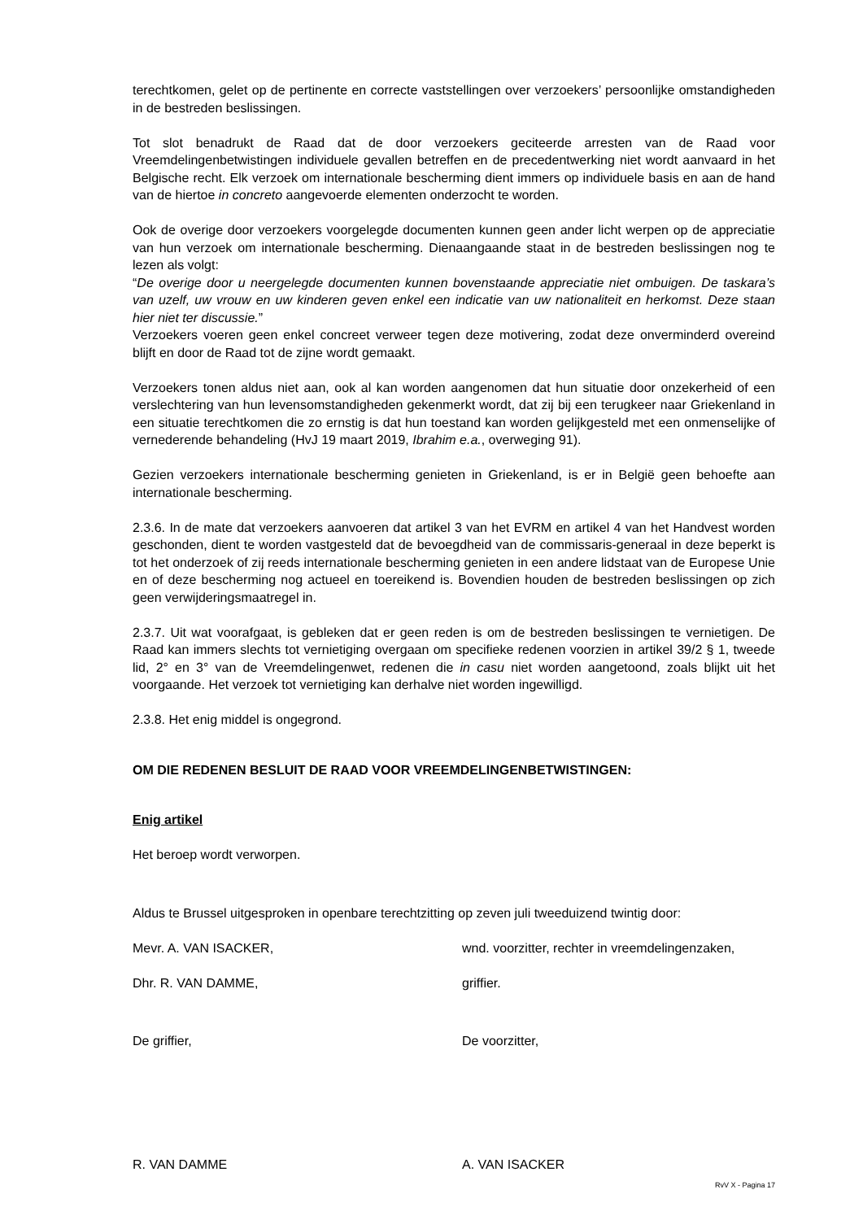terechtkomen, gelet op de pertinente en correcte vaststellingen over verzoekers’ persoonlijke omstandigheden in de bestreden beslissingen.
Tot slot benadrukt de Raad dat de door verzoekers geciteerde arresten van de Raad voor Vreemdelingenbetwistingen individuele gevallen betreffen en de precedentwerking niet wordt aanvaard in het Belgische recht. Elk verzoek om internationale bescherming dient immers op individuele basis en aan de hand van de hiertoe in concreto aangevoerde elementen onderzocht te worden.
Ook de overige door verzoekers voorgelegde documenten kunnen geen ander licht werpen op de appreciatie van hun verzoek om internationale bescherming. Dienaangaande staat in de bestreden beslissingen nog te lezen als volgt:
“De overige door u neergelegde documenten kunnen bovenstaande appreciatie niet ombuigen. De taskara’s van uzelf, uw vrouw en uw kinderen geven enkel een indicatie van uw nationaliteit en herkomst. Deze staan hier niet ter discussie.”
Verzoekers voeren geen enkel concreet verweer tegen deze motivering, zodat deze onverminderd overeind blijft en door de Raad tot de zijne wordt gemaakt.
Verzoekers tonen aldus niet aan, ook al kan worden aangenomen dat hun situatie door onzekerheid of een verslechtering van hun levensomstandigheden gekenmerkt wordt, dat zij bij een terugkeer naar Griekenland in een situatie terechtkomen die zo ernstig is dat hun toestand kan worden gelijkgesteld met een onmenselijke of vernederende behandeling (HvJ 19 maart 2019, Ibrahim e.a., overweging 91).
Gezien verzoekers internationale bescherming genieten in Griekenland, is er in België geen behoefte aan internationale bescherming.
2.3.6. In de mate dat verzoekers aanvoeren dat artikel 3 van het EVRM en artikel 4 van het Handvest worden geschonden, dient te worden vastgesteld dat de bevoegdheid van de commissaris-generaal in deze beperkt is tot het onderzoek of zij reeds internationale bescherming genieten in een andere lidstaat van de Europese Unie en of deze bescherming nog actueel en toereikend is. Bovendien houden de bestreden beslissingen op zich geen verwijderingsmaatregel in.
2.3.7. Uit wat voorafgaat, is gebleken dat er geen reden is om de bestreden beslissingen te vernietigen. De Raad kan immers slechts tot vernietiging overgaan om specifieke redenen voorzien in artikel 39/2 § 1, tweede lid, 2° en 3° van de Vreemdelingenwet, redenen die in casu niet worden aangetoond, zoals blijkt uit het voorgaande. Het verzoek tot vernietiging kan derhalve niet worden ingewilligd.
2.3.8. Het enig middel is ongegrond.
OM DIE REDENEN BESLUIT DE RAAD VOOR VREEMDELINGENBETWISTINGEN:
Enig artikel
Het beroep wordt verworpen.
Aldus te Brussel uitgesproken in openbare terechtzitting op zeven juli tweeduizend twintig door:
Mevr. A. VAN ISACKER, wnd. voorzitter, rechter in vreemdelingenzaken,
Dhr. R. VAN DAMME, griffier.
De griffier, De voorzitter,
R. VAN DAMME A. VAN ISACKER
RvV X - Pagina 17